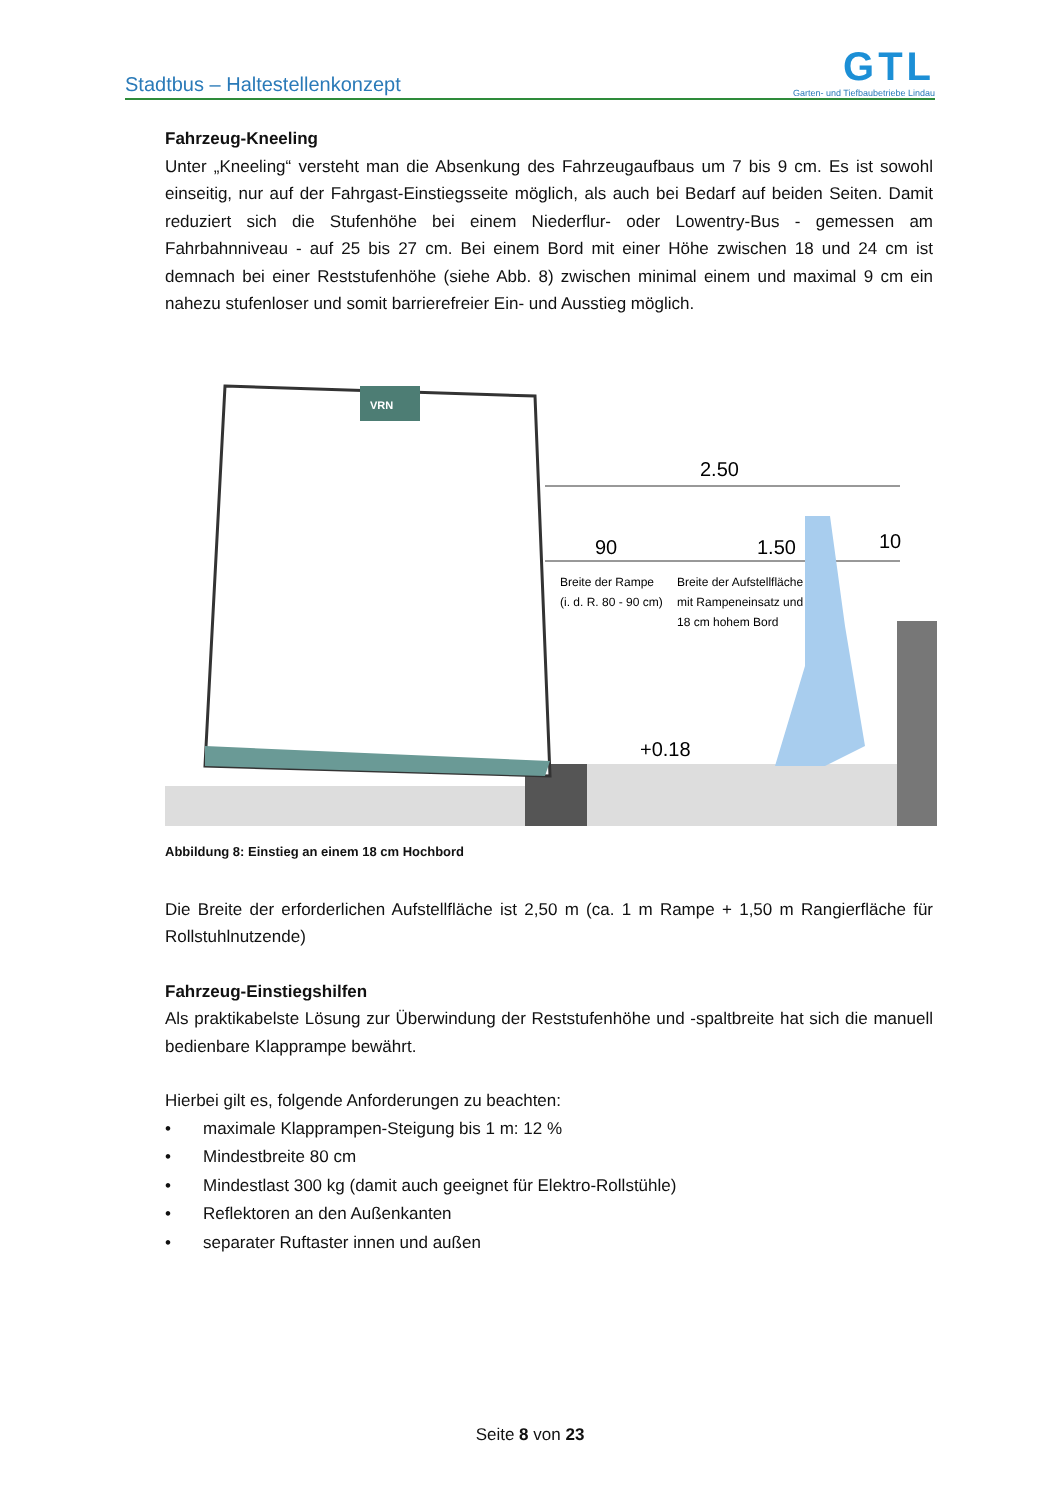Stadtbus – Haltestellenkonzept
GTL
Garten- und Tiefbaubetriebe Lindau
Fahrzeug-Kneeling
Unter „Kneeling“ versteht man die Absenkung des Fahrzeugaufbaus um 7 bis 9 cm. Es ist sowohl einseitig, nur auf der Fahrgast-Einstiegsseite möglich, als auch bei Bedarf auf beiden Seiten. Damit reduziert sich die Stufenhöhe bei einem Niederflur- oder Lowentry-Bus - gemessen am Fahrbahnniveau - auf 25 bis 27 cm. Bei einem Bord mit einer Höhe zwischen 18 und 24 cm ist demnach bei einer Reststufenhöhe (siehe Abb. 8) zwischen minimal einem und maximal 9 cm ein nahezu stufenloser und somit barrierefreier Ein- und Ausstieg möglich.
VRN
2.50
90
1.50
10
Breite der Rampe
(i. d. R. 80 - 90 cm)
Breite der Aufstellfläche
mit Rampeneinsatz und
18 cm hohem Bord
+0.18
Abbildung 8: Einstieg an einem 18 cm Hochbord
Die Breite der erforderlichen Aufstellfläche ist 2,50 m (ca. 1 m Rampe + 1,50 m Rangierfläche für Rollstuhlnutzende)
Fahrzeug-Einstiegshilfen
Als praktikabelste Lösung zur Überwindung der Reststufenhöhe und -spaltbreite hat sich die manuell bedienbare Klapprampe bewährt.
Hierbei gilt es, folgende Anforderungen zu beachten:
• maximale Klapprampen-Steigung bis 1 m: 12 %
• Mindestbreite 80 cm
• Mindestlast 300 kg (damit auch geeignet für Elektro-Rollstühle)
• Reflektoren an den Außenkanten
• separater Ruftaster innen und außen
Seite 8 von 23